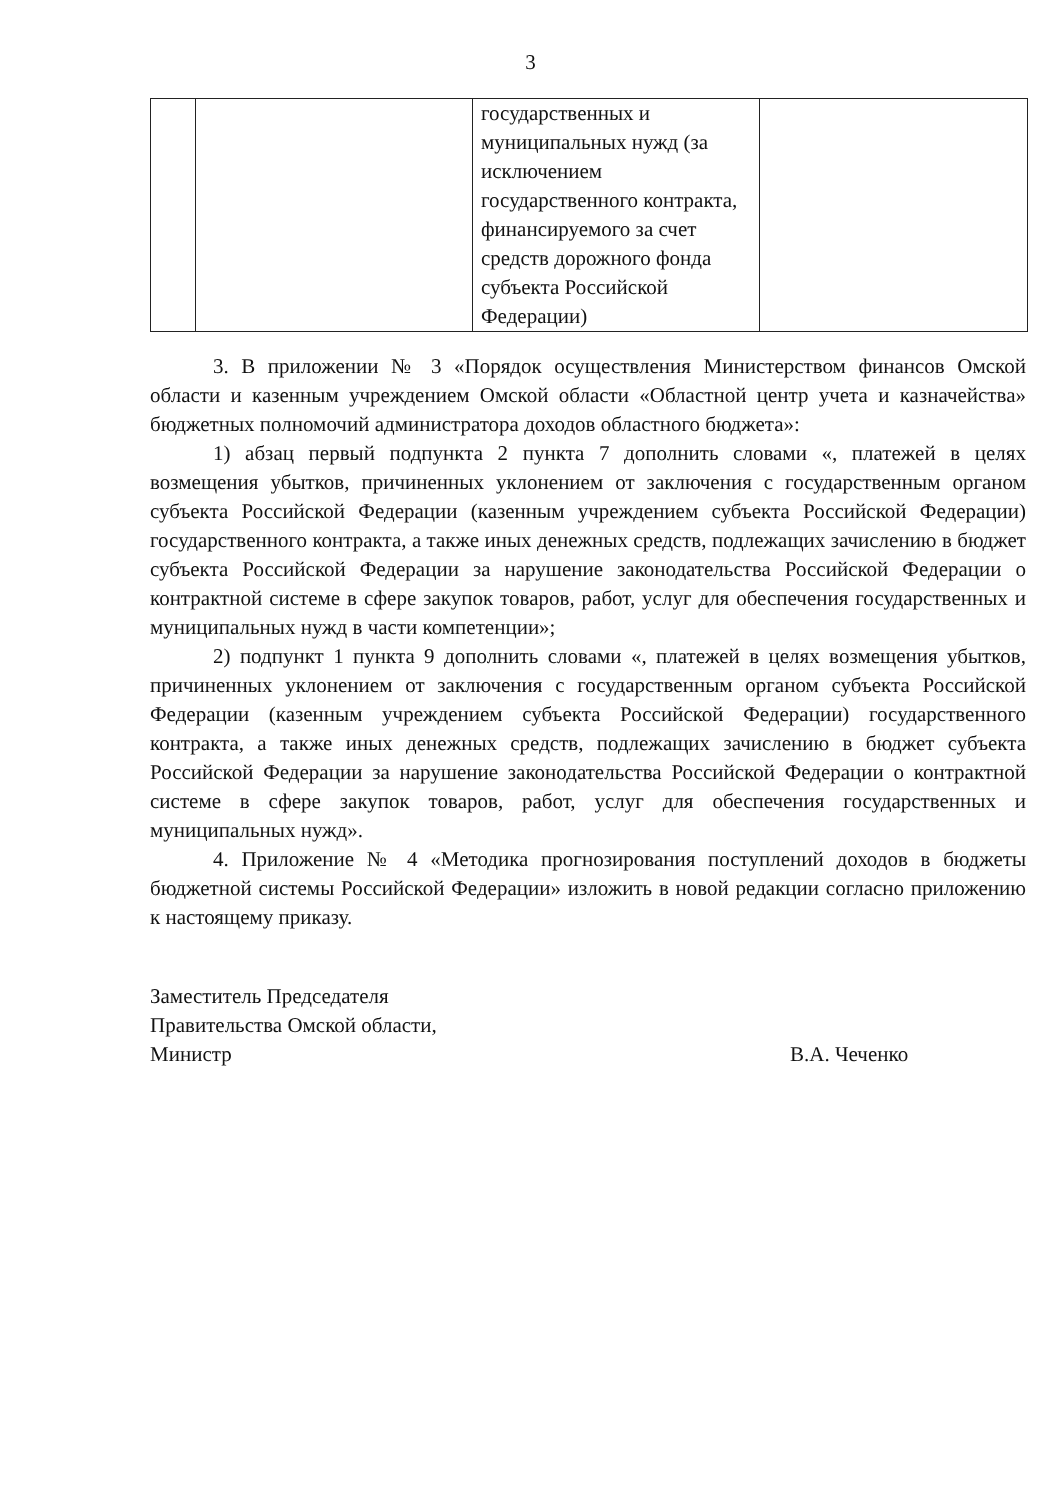3
| | | государственных и муниципальных нужд (за исключением государственного контракта, финансируемого за счет средств дорожного фонда субъекта Российской Федерации) | |
3. В приложении № 3 «Порядок осуществления Министерством финансов Омской области и казенным учреждением Омской области «Областной центр учета и казначейства» бюджетных полномочий администратора доходов областного бюджета»:
1) абзац первый подпункта 2 пункта 7 дополнить словами «, платежей в целях возмещения убытков, причиненных уклонением от заключения с государственным органом субъекта Российской Федерации (казенным учреждением субъекта Российской Федерации) государственного контракта, а также иных денежных средств, подлежащих зачислению в бюджет субъекта Российской Федерации за нарушение законодательства Российской Федерации о контрактной системе в сфере закупок товаров, работ, услуг для обеспечения государственных и муниципальных нужд в части компетенции»;
2) подпункт 1 пункта 9 дополнить словами «, платежей в целях возмещения убытков, причиненных уклонением от заключения с государственным органом субъекта Российской Федерации (казенным учреждением субъекта Российской Федерации) государственного контракта, а также иных денежных средств, подлежащих зачислению в бюджет субъекта Российской Федерации за нарушение законодательства Российской Федерации о контрактной системе в сфере закупок товаров, работ, услуг для обеспечения государственных и муниципальных нужд».
4. Приложение № 4 «Методика прогнозирования поступлений доходов в бюджеты бюджетной системы Российской Федерации» изложить в новой редакции согласно приложению к настоящему приказу.
Заместитель Председателя
Правительства Омской области,
Министр
В.А. Чеченко